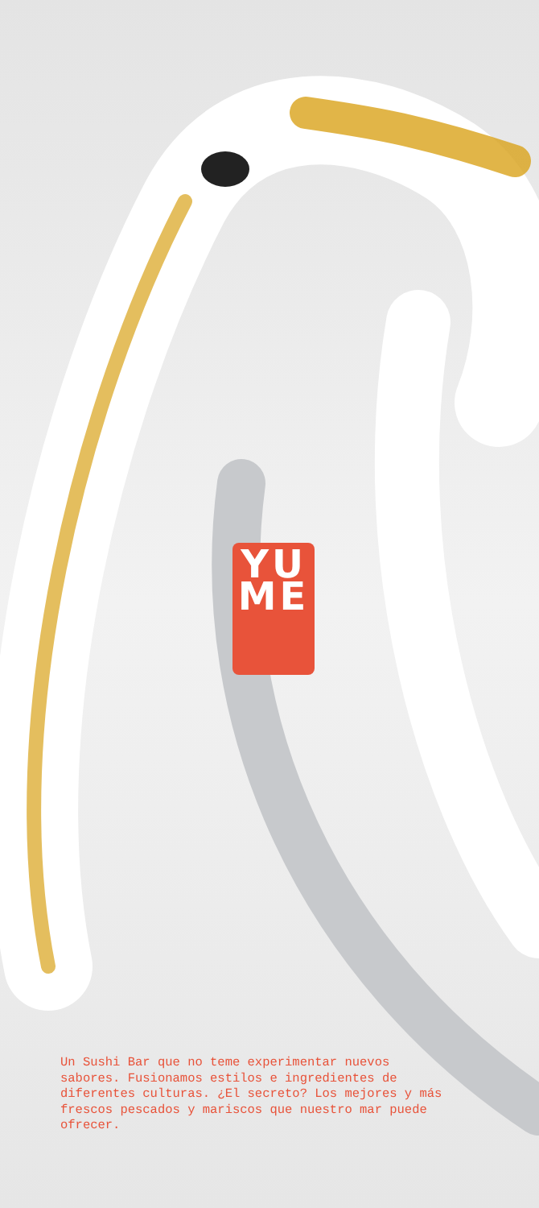YU
ME
Un Sushi Bar que no teme experimentar nuevos sabores. Fusionamos estilos e ingredientes de diferentes culturas. ¿El secreto? Los mejores y más frescos pescados y mariscos que nuestro mar puede ofrecer.